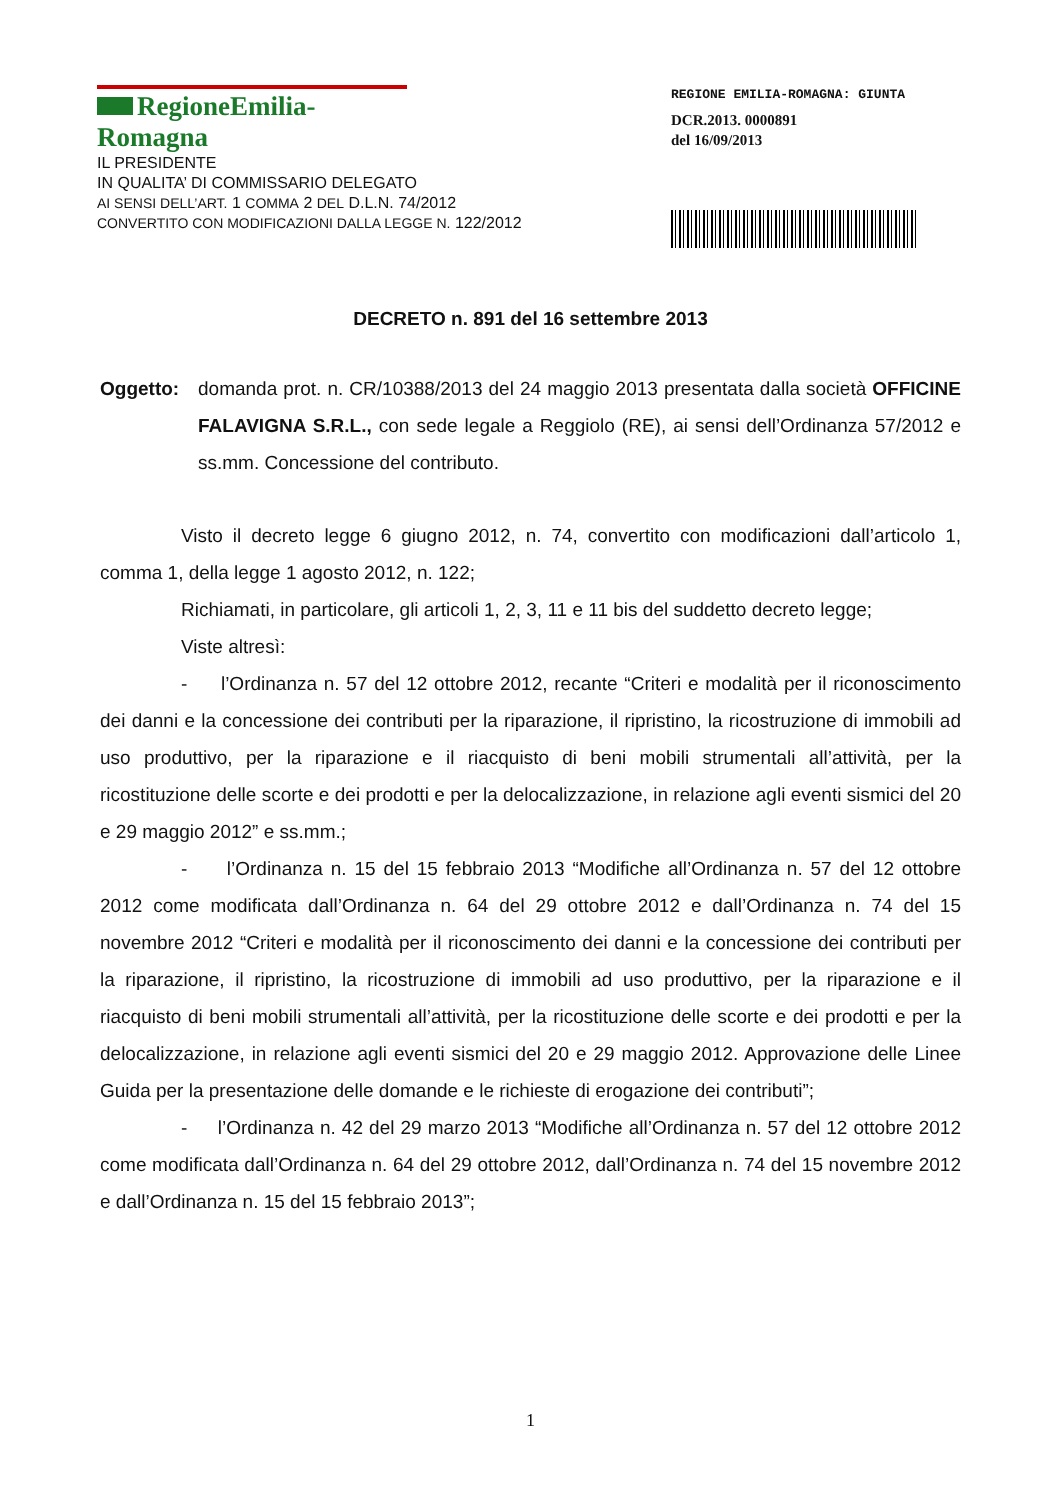RegioneEmilia-Romagna
IL PRESIDENTE
IN QUALITA’ DI COMMISSARIO DELEGATO
AI SENSI DELL’ART. 1 COMMA 2 DEL D.L.N. 74/2012
CONVERTITO CON MODIFICAZIONI DALLA LEGGE N. 122/2012
REGIONE EMILIA-ROMAGNA: GIUNTA
DCR.2013. 0000891
del 16/09/2013
DECRETO n. 891 del 16 settembre 2013
Oggetto: domanda prot. n. CR/10388/2013 del 24 maggio 2013 presentata dalla società OFFICINE FALAVIGNA S.R.L., con sede legale a Reggiolo (RE), ai sensi dell’Ordinanza 57/2012 e ss.mm. Concessione del contributo.
Visto il decreto legge 6 giugno 2012, n. 74, convertito con modificazioni dall’articolo 1, comma 1, della legge 1 agosto 2012, n. 122;
Richiamati, in particolare, gli articoli 1, 2, 3, 11 e 11 bis del suddetto decreto legge;
Viste altresì:
- l’Ordinanza n. 57 del 12 ottobre 2012, recante “Criteri e modalità per il riconoscimento dei danni e la concessione dei contributi per la riparazione, il ripristino, la ricostruzione di immobili ad uso produttivo, per la riparazione e il riacquisto di beni mobili strumentali all’attività, per la ricostituzione delle scorte e dei prodotti e per la delocalizzazione, in relazione agli eventi sismici del 20 e 29 maggio 2012” e ss.mm.;
- l’Ordinanza n. 15 del 15 febbraio 2013 “Modifiche all’Ordinanza n. 57 del 12 ottobre 2012 come modificata dall’Ordinanza n. 64 del 29 ottobre 2012 e dall’Ordinanza n. 74 del 15 novembre 2012 “Criteri e modalità per il riconoscimento dei danni e la concessione dei contributi per la riparazione, il ripristino, la ricostruzione di immobili ad uso produttivo, per la riparazione e il riacquisto di beni mobili strumentali all’attività, per la ricostituzione delle scorte e dei prodotti e per la delocalizzazione, in relazione agli eventi sismici del 20 e 29 maggio 2012. Approvazione delle Linee Guida per la presentazione delle domande e le richieste di erogazione dei contributi”;
- l’Ordinanza n. 42 del 29 marzo 2013 “Modifiche all’Ordinanza n. 57 del 12 ottobre 2012 come modificata dall’Ordinanza n. 64 del 29 ottobre 2012, dall’Ordinanza n. 74 del 15 novembre 2012 e dall’Ordinanza n. 15 del 15 febbraio 2013”;
1